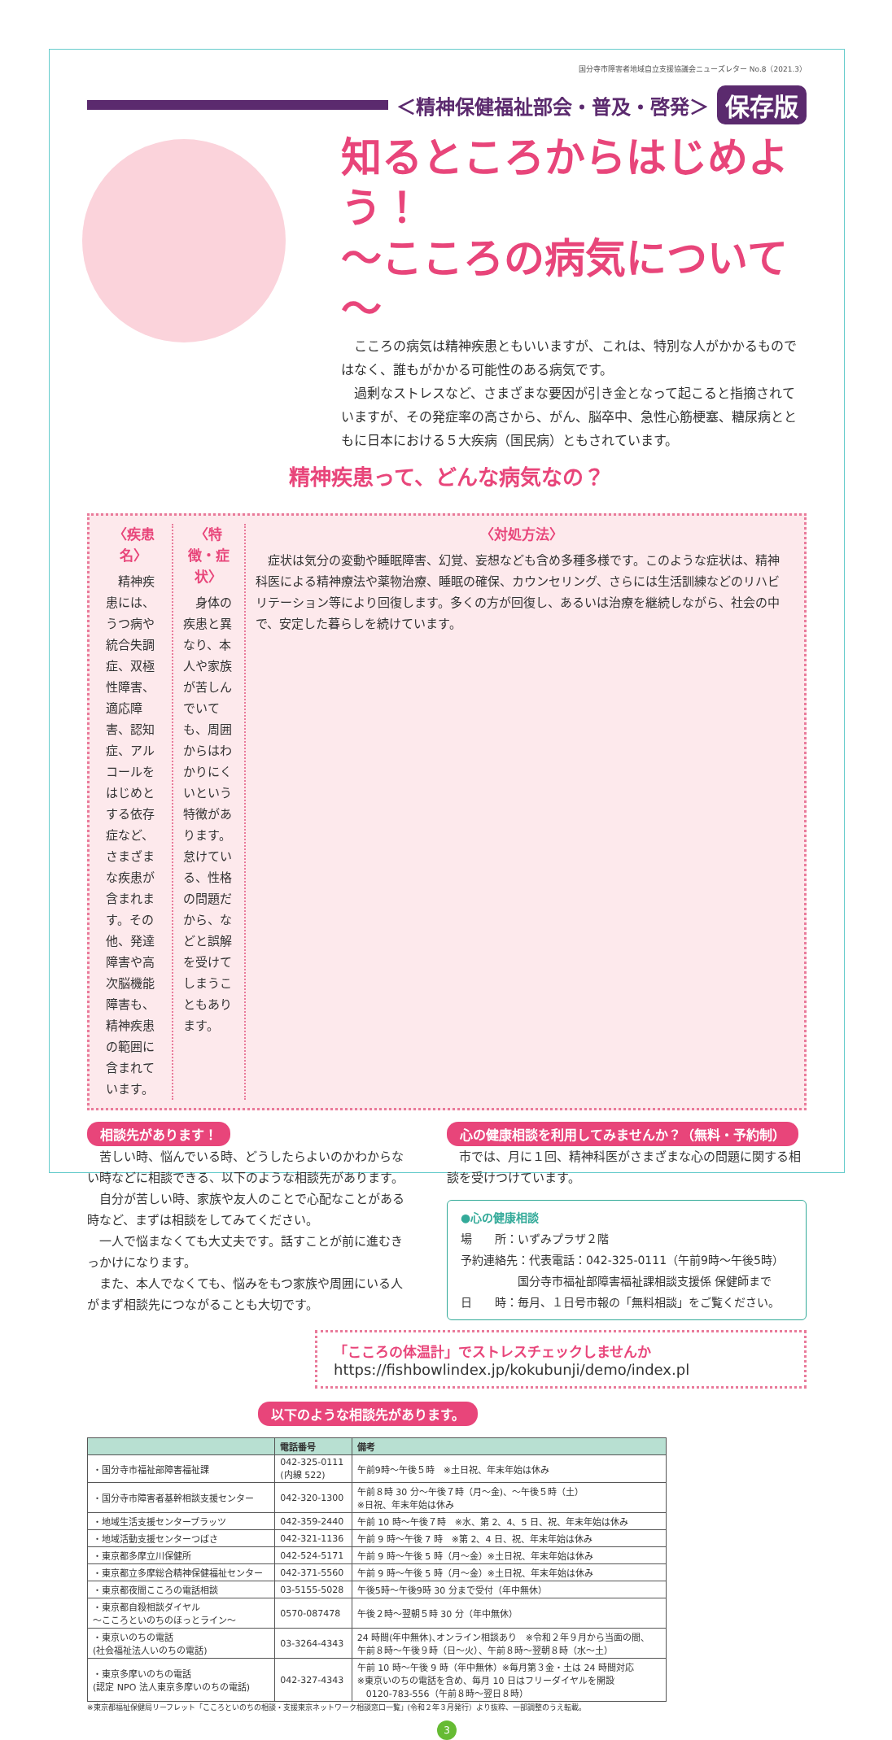国分寺市障害者地域自立支援協議会ニューズレター No.8（2021.3）
＜精神保健福祉部会・普及・啓発＞
保存版
知るところからはじめよう！
～こころの病気について～
こころの病気は精神疾患ともいいますが、これは、特別な人がかかるものではなく、誰もがかかる可能性のある病気です。
過剰なストレスなど、さまざまな要因が引き金となって起こると指摘されていますが、その発症率の高さから、がん、脳卒中、急性心筋梗塞、糖尿病とともに日本における５大疾病（国民病）ともされています。
精神疾患って、どんな病気なの？
〈疾患名〉
　精神疾患には、うつ病や統合失調症、双極性障害、適応障害、認知症、アルコールをはじめとする依存症など、さまざまな疾患が含まれます。その他、発達障害や高次脳機能障害も、精神疾患の範囲に含まれています。
〈特徴・症状〉
　身体の疾患と異なり、本人や家族が苦しんでいても、周囲からはわかりにくいという特徴があります。怠けている、性格の問題だから、などと誤解を受けてしまうこともあります。
〈対処方法〉
　症状は気分の変動や睡眠障害、幻覚、妄想なども含め多種多様です。このような症状は、精神科医による精神療法や薬物治療、睡眠の確保、カウンセリング、さらには生活訓練などのリハビリテーション等により回復します。多くの方が回復し、あるいは治療を継続しながら、社会の中で、安定した暮らしを続けています。
相談先があります！
苦しい時、悩んでいる時、どうしたらよいのかわからない時などに相談できる、以下のような相談先があります。
自分が苦しい時、家族や友人のことで心配なことがある時など、まずは相談をしてみてください。
一人で悩まなくても大丈夫です。話すことが前に進むきっかけになります。
また、本人でなくても、悩みをもつ家族や周囲にいる人がまず相談先につながることも大切です。
心の健康相談を利用してみませんか？（無料・予約制）
市では、月に１回、精神科医がさまざまな心の問題に関する相談を受けつけています。
●心の健康相談
場　　所：いずみプラザ２階
予約連絡先：代表電話：042-325-0111（午前9時～午後5時）
　　　　　国分寺市福祉部障害福祉課相談支援係 保健師まで
日　　時：毎月、１日号市報の「無料相談」をご覧ください。
「こころの体温計」でストレスチェックしませんか
https://fishbowlindex.jp/kokubunji/demo/index.pl
以下のような相談先があります。
| | 電話番号 | 備考 |
| --- | --- | --- |
| ・国分寺市福祉部障害福祉課 | 042-325-0111 (内線 522) | 午前9時～午後５時 ※土日祝、年末年始は休み |
| ・国分寺市障害者基幹相談支援センター | 042-320-1300 | 午前８時 30 分～午後７時（月～金)、～午後５時（土） ※日祝、年末年始は休み |
| ・地域生活支援センタープラッツ | 042-359-2440 | 午前 10 時～午後７時 ※水、第 2、4、5 日、祝、年末年始は休み |
| ・地域活動支援センターつばさ | 042-321-1136 | 午前 9 時～午後 7 時 ※第 2、4 日、祝、年末年始は休み |
| ・東京都多摩立川保健所 | 042-524-5171 | 午前 9 時～午後 5 時（月～金）※土日祝、年末年始は休み |
| ・東京都立多摩総合精神保健福祉センター | 042-371-5560 | 午前 9 時～午後 5 時（月～金）※土日祝、年末年始は休み |
| ・東京都夜間こころの電話相談 | 03-5155-5028 | 午後5時～午後9時 30 分まで受付（年中無休） |
| ・東京都自殺相談ダイヤル ～こころといのちのほっとライン～ | 0570-087478 | 午後２時～翌朝５時 30 分（年中無休） |
| ・東京いのちの電話 (社会福祉法人いのちの電話) | 03-3264-4343 | 24 時間(年中無休)､オンライン相談あり ※令和２年９月から当面の間、 午前８時～午後９時（日～火）、午前８時～翌朝８時（水～土） |
| ・東京多摩いのちの電話 (認定 NPO 法人東京多摩いのちの電話) | 042-327-4343 | 午前 10 時～午後 9 時（年中無休）※毎月第３金・土は 24 時間対応 ※東京いのちの電話を含め、毎月 10 日はフリーダイヤルを開設 0120-783-556（午前８時～翌日８時） |
※東京都福祉保健局リーフレット「こころといのちの相談・支援東京ネットワーク相談窓口一覧」(令和２年３月発行）より抜粋、一部調整のうえ転載。
3